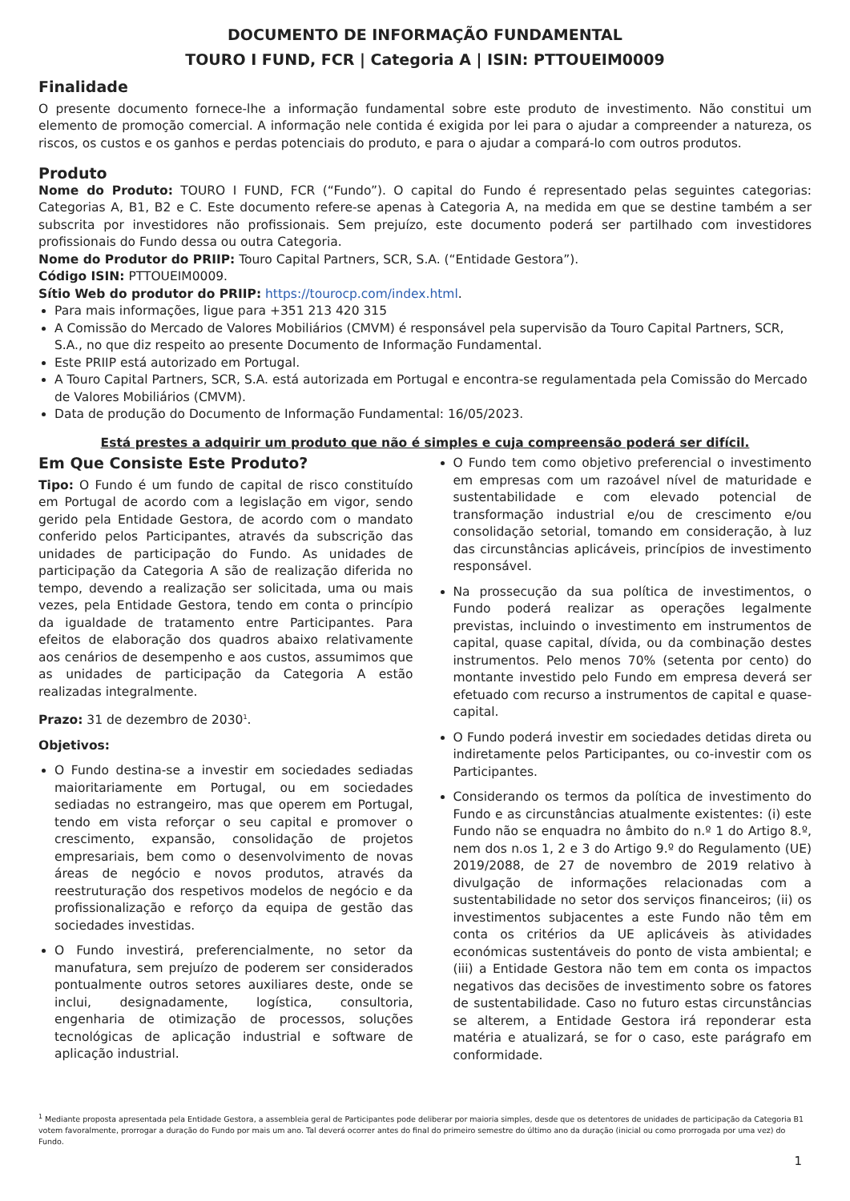DOCUMENTO DE INFORMAÇÃO FUNDAMENTAL
TOURO I FUND, FCR | Categoria A | ISIN: PTTOUEIM0009
Finalidade
O presente documento fornece-lhe a informação fundamental sobre este produto de investimento. Não constitui um elemento de promoção comercial. A informação nele contida é exigida por lei para o ajudar a compreender a natureza, os riscos, os custos e os ganhos e perdas potenciais do produto, e para o ajudar a compará-lo com outros produtos.
Produto
Nome do Produto: TOURO I FUND, FCR (“Fundo”). O capital do Fundo é representado pelas seguintes categorias: Categorias A, B1, B2 e C. Este documento refere-se apenas à Categoria A, na medida em que se destine também a ser subscrita por investidores não profissionais. Sem prejuízo, este documento poderá ser partilhado com investidores profissionais do Fundo dessa ou outra Categoria.
Nome do Produtor do PRIIP: Touro Capital Partners, SCR, S.A. (“Entidade Gestora”).
Código ISIN: PTTOUEIM0009.
Sítio Web do produtor do PRIIP: https://tourocp.com/index.html.
Para mais informações, ligue para +351 213 420 315
A Comissão do Mercado de Valores Mobiliários (CMVM) é responsável pela supervisão da Touro Capital Partners, SCR, S.A., no que diz respeito ao presente Documento de Informação Fundamental.
Este PRIIP está autorizado em Portugal.
A Touro Capital Partners, SCR, S.A. está autorizada em Portugal e encontra-se regulamentada pela Comissão do Mercado de Valores Mobiliários (CMVM).
Data de produção do Documento de Informação Fundamental: 16/05/2023.
Está prestes a adquirir um produto que não é simples e cuja compreensão poderá ser difícil.
Em Que Consiste Este Produto?
Tipo: O Fundo é um fundo de capital de risco constituído em Portugal de acordo com a legislação em vigor, sendo gerido pela Entidade Gestora, de acordo com o mandato conferido pelos Participantes, através da subscrição das unidades de participação do Fundo. As unidades de participação da Categoria A são de realização diferida no tempo, devendo a realização ser solicitada, uma ou mais vezes, pela Entidade Gestora, tendo em conta o princípio da igualdade de tratamento entre Participantes. Para efeitos de elaboração dos quadros abaixo relativamente aos cenários de desempenho e aos custos, assumimos que as unidades de participação da Categoria A estão realizadas integralmente.
Prazo: 31 de dezembro de 2030<sup>1</sup>.
Objetivos:
O Fundo destina-se a investir em sociedades sediadas maioritariamente em Portugal, ou em sociedades sediadas no estrangeiro, mas que operem em Portugal, tendo em vista reforçar o seu capital e promover o crescimento, expansão, consolidação de projetos empresariais, bem como o desenvolvimento de novas áreas de negócio e novos produtos, através da reestruturação dos respetivos modelos de negócio e da profissionalização e reforço da equipa de gestão das sociedades investidas.
O Fundo investirá, preferencialmente, no setor da manufatura, sem prejuízo de poderem ser considerados pontualmente outros setores auxiliares deste, onde se inclui, designadamente, logística, consultoria, engenharia de otimização de processos, soluções tecnológicas de aplicação industrial e software de aplicação industrial.
O Fundo tem como objetivo preferencial o investimento em empresas com um razoável nível de maturidade e sustentabilidade e com elevado potencial de transformação industrial e/ou de crescimento e/ou consolidação setorial, tomando em consideração, à luz das circunstâncias aplicáveis, princípios de investimento responsável.
Na prossecução da sua política de investimentos, o Fundo poderá realizar as operações legalmente previstas, incluindo o investimento em instrumentos de capital, quase capital, dívida, ou da combinação destes instrumentos. Pelo menos 70% (setenta por cento) do montante investido pelo Fundo em empresa deverá ser efetuado com recurso a instrumentos de capital e quase-capital.
O Fundo poderá investir em sociedades detidas direta ou indiretamente pelos Participantes, ou co-investir com os Participantes.
Considerando os termos da política de investimento do Fundo e as circunstâncias atualmente existentes: (i) este Fundo não se enquadra no âmbito do n.º 1 do Artigo 8.º, nem dos n.os 1, 2 e 3 do Artigo 9.º do Regulamento (UE) 2019/2088, de 27 de novembro de 2019 relativo à divulgação de informações relacionadas com a sustentabilidade no setor dos serviços financeiros; (ii) os investimentos subjacentes a este Fundo não têm em conta os critérios da UE aplicáveis às atividades económicas sustentáveis do ponto de vista ambiental; e (iii) a Entidade Gestora não tem em conta os impactos negativos das decisões de investimento sobre os fatores de sustentabilidade. Caso no futuro estas circunstâncias se alterem, a Entidade Gestora irá reponderar esta matéria e atualizará, se for o caso, este parágrafo em conformidade.
<sup>1</sup> Mediante proposta apresentada pela Entidade Gestora, a assembleia geral de Participantes pode deliberar por maioria simples, desde que os detentores de unidades de participação da Categoria B1 votem favoralmente, prorrogar a duração do Fundo por mais um ano. Tal deverá ocorrer antes do final do primeiro semestre do último ano da duração (inicial ou como prorrogada por uma vez) do Fundo.
1